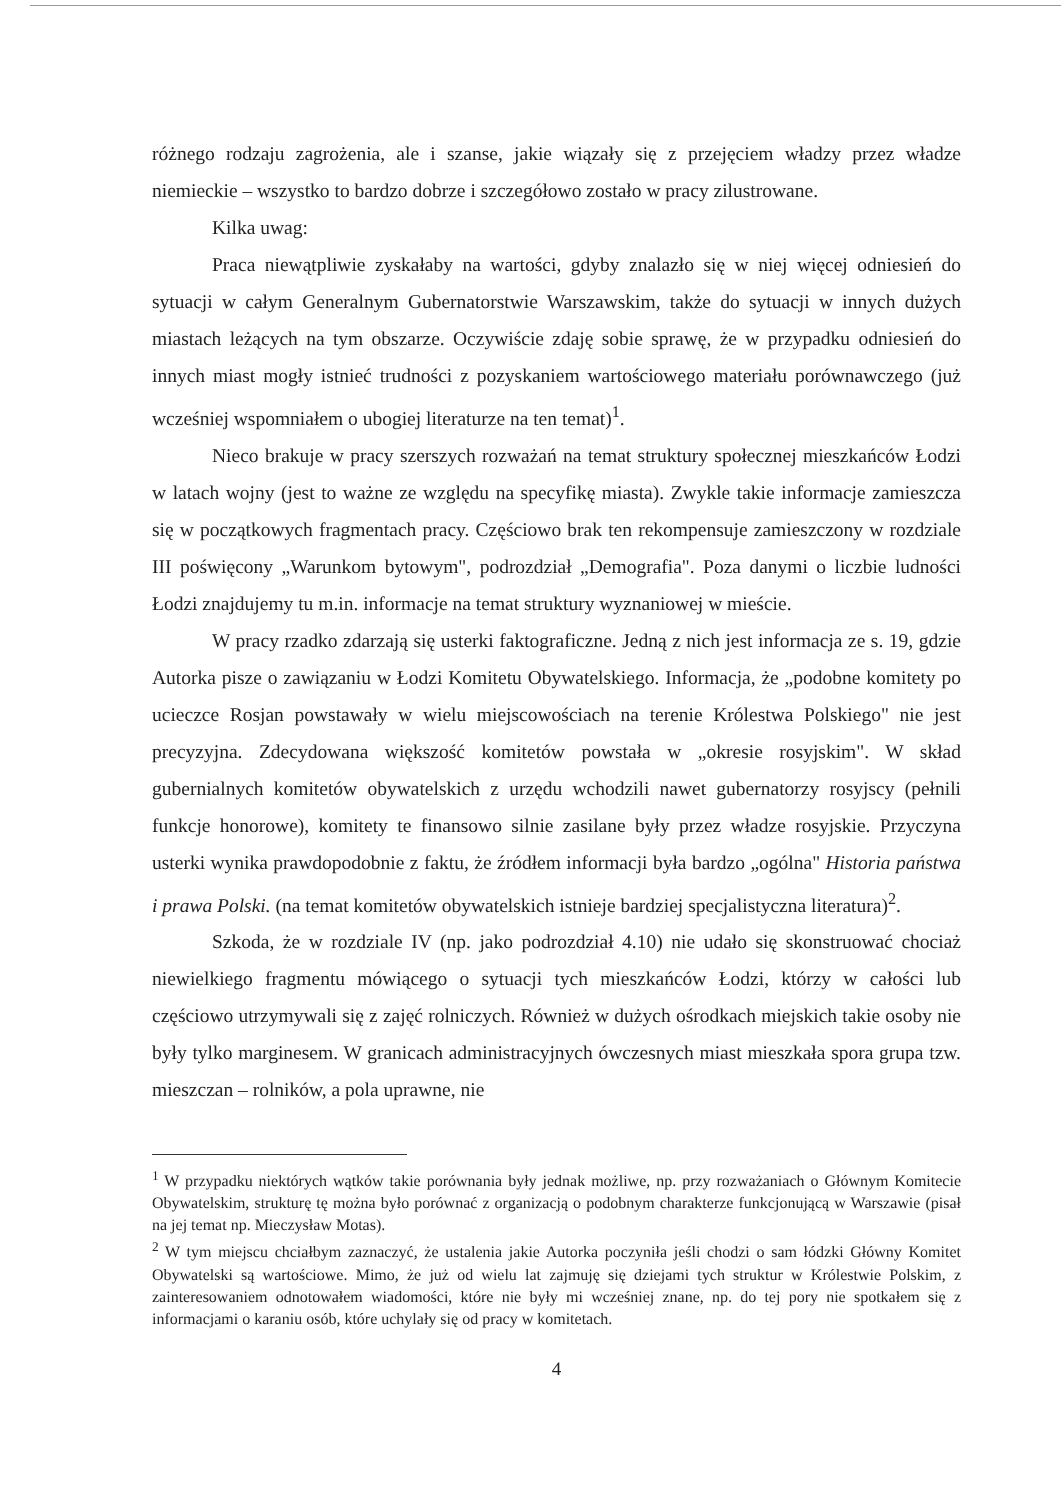różnego rodzaju zagrożenia, ale i szanse, jakie wiązały się z przejęciem władzy przez władze niemieckie – wszystko to bardzo dobrze i szczegółowo zostało w pracy zilustrowane.
Kilka uwag:
Praca niewątpliwie zyskałaby na wartości, gdyby znalazło się w niej więcej odniesień do sytuacji w całym Generalnym Gubernatorstwie Warszawskim, także do sytuacji w innych dużych miastach leżących na tym obszarze. Oczywiście zdaję sobie sprawę, że w przypadku odniesień do innych miast mogły istnieć trudności z pozyskaniem wartościowego materiału porównawczego (już wcześniej wspomniałem o ubogiej literaturze na ten temat)<sup>1</sup>.
Nieco brakuje w pracy szerszych rozważań na temat struktury społecznej mieszkańców Łodzi w latach wojny (jest to ważne ze względu na specyfikę miasta). Zwykle takie informacje zamieszcza się w początkowych fragmentach pracy. Częściowo brak ten rekompensuje zamieszczony w rozdziale III poświęcony „Warunkom bytowym", podrozdział „Demografia". Poza danymi o liczbie ludności Łodzi znajdujemy tu m.in. informacje na temat struktury wyznaniowej w mieście.
W pracy rzadko zdarzają się usterki faktograficzne. Jedną z nich jest informacja ze s. 19, gdzie Autorka pisze o zawiązaniu w Łodzi Komitetu Obywatelskiego. Informacja, że „podobne komitety po ucieczce Rosjan powstawały w wielu miejscowościach na terenie Królestwa Polskiego" nie jest precyzyjna. Zdecydowana większość komitetów powstała w „okresie rosyjskim". W skład gubernialnych komitetów obywatelskich z urzędu wchodzili nawet gubernatorzy rosyjscy (pełnili funkcje honorowe), komitety te finansowo silnie zasilane były przez władze rosyjskie. Przyczyna usterki wynika prawdopodobnie z faktu, że źródłem informacji była bardzo „ogólna" Historia państwa i prawa Polski. (na temat komitetów obywatelskich istnieje bardziej specjalistyczna literatura)<sup>2</sup>.
Szkoda, że w rozdziale IV (np. jako podrozdział 4.10) nie udało się skonstruować chociaż niewielkiego fragmentu mówiącego o sytuacji tych mieszkańców Łodzi, którzy w całości lub częściowo utrzymywali się z zajęć rolniczych. Również w dużych ośrodkach miejskich takie osoby nie były tylko marginesem. W granicach administracyjnych ówczesnych miast mieszkała spora grupa tzw. mieszczan – rolników, a pola uprawne, nie
<sup>1</sup> W przypadku niektórych wątków takie porównania były jednak możliwe, np. przy rozważaniach o Głównym Komitecie Obywatelskim, strukturę tę można było porównać z organizacją o podobnym charakterze funkcjonującą w Warszawie (pisał na jej temat np. Mieczysław Motas).
<sup>2</sup> W tym miejscu chciałbym zaznaczyć, że ustalenia jakie Autorka poczyniła jeśli chodzi o sam łódzki Główny Komitet Obywatelski są wartościowe. Mimo, że już od wielu lat zajmuję się dziejami tych struktur w Królestwie Polskim, z zainteresowaniem odnotowałem wiadomości, które nie były mi wcześniej znane, np. do tej pory nie spotkałem się z informacjami o karaniu osób, które uchylały się od pracy w komitetach.
4